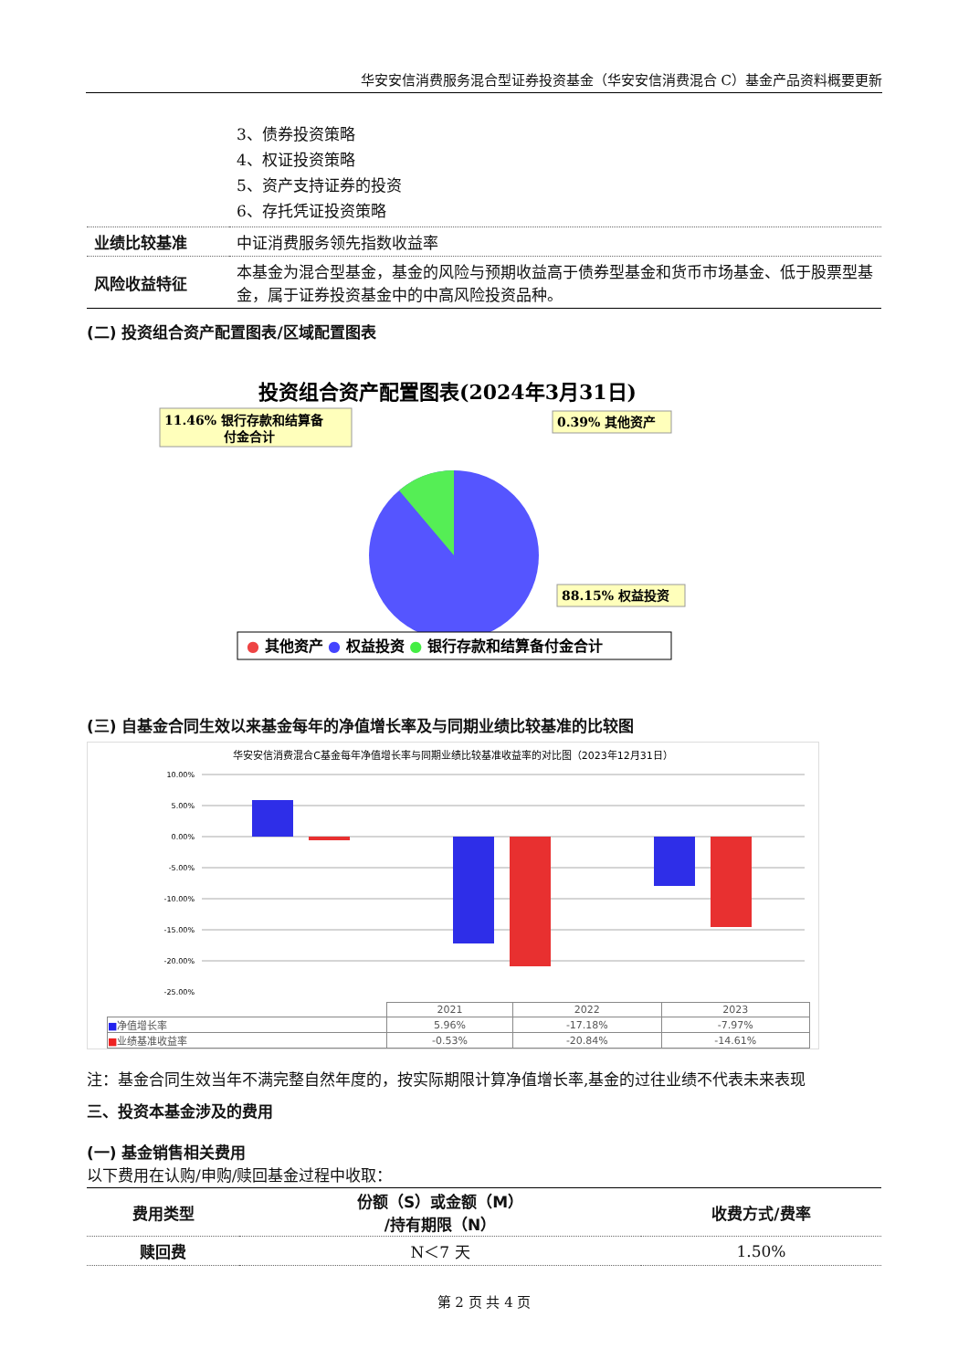华安安信消费服务混合型证券投资基金（华安安信消费混合 C）基金产品资料概要更新
| | 3、债券投资策略 4、权证投资策略 5、资产支持证券的投资 6、存托凭证投资策略 |
| 业绩比较基准 | 中证消费服务领先指数收益率 |
| 风险收益特征 | 本基金为混合型基金，基金的风险与预期收益高于债券型基金和货币市场基金、低于股票型基金，属于证券投资基金中的中高风险投资品种。 |
(二) 投资组合资产配置图表/区域配置图表
投资组合资产配置图表(2024年3月31日)
11.46% 银行存款和结算备
付金合计
0.39% 其他资产
88.15% 权益投资
● 其他资产 ● 权益投资 ● 银行存款和结算备付金合计
(三) 自基金合同生效以来基金每年的净值增长率及与同期业绩比较基准的比较图
华安安信消费混合C基金每年净值增长率与同期业绩比较基准收益率的对比图（2023年12月31日）
10.00%
5.00%
0.00%
-5.00%
-10.00%
-15.00%
-20.00%
-25.00%
| | 2021 | 2022 | 2023 |
| --- | --- | --- | --- |
| ■ 净值增长率 | 5.96% | -17.18% | -7.97% |
| ■ 业绩基准收益率 | -0.53% | -20.84% | -14.61% |
注：基金合同生效当年不满完整自然年度的，按实际期限计算净值增长率,基金的过往业绩不代表未来表现
三、投资本基金涉及的费用
(一) 基金销售相关费用
以下费用在认购/申购/赎回基金过程中收取：
| 费用类型 | 份额（S）或金额（M） /持有期限（N） | 收费方式/费率 |
| --- | --- | --- |
| 赎回费 | N＜7 天 | 1.50% |
第 2 页 共 4 页